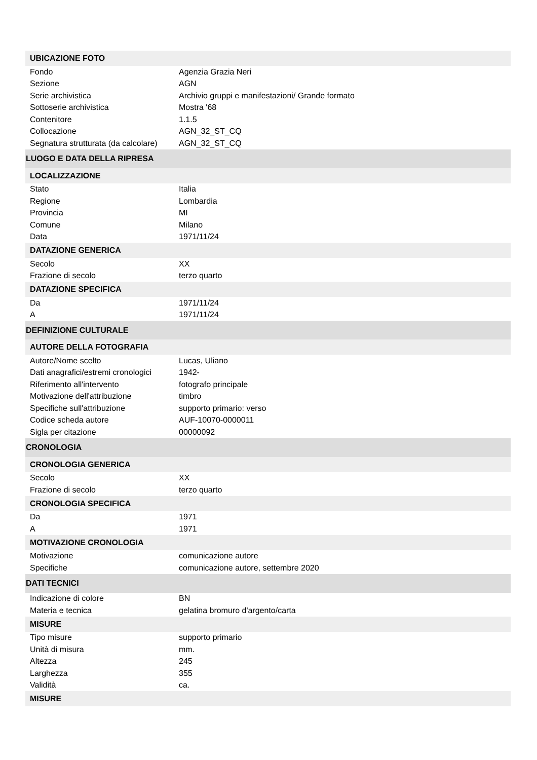| UBICAZIONE FOTO | |
| Fondo | Agenzia Grazia Neri |
| Sezione | AGN |
| Serie archivistica | Archivio gruppi e manifestazioni/ Grande formato |
| Sottoserie archivistica | Mostra '68 |
| Contenitore | 1.1.5 |
| Collocazione | AGN_32_ST_CQ |
| Segnatura strutturata (da calcolare) | AGN_32_ST_CQ |
| LUOGO E DATA DELLA RIPRESA | |
| LOCALIZZAZIONE | |
| Stato | Italia |
| Regione | Lombardia |
| Provincia | MI |
| Comune | Milano |
| Data | 1971/11/24 |
| DATAZIONE GENERICA | |
| Secolo | XX |
| Frazione di secolo | terzo quarto |
| DATAZIONE SPECIFICA | |
| Da | 1971/11/24 |
| A | 1971/11/24 |
| DEFINIZIONE CULTURALE | |
| AUTORE DELLA FOTOGRAFIA | |
| Autore/Nome scelto | Lucas, Uliano |
| Dati anagrafici/estremi cronologici | 1942- |
| Riferimento all'intervento | fotografo principale |
| Motivazione dell'attribuzione | timbro |
| Specifiche sull'attribuzione | supporto primario: verso |
| Codice scheda autore | AUF-10070-0000011 |
| Sigla per citazione | 00000092 |
| CRONOLOGIA | |
| CRONOLOGIA GENERICA | |
| Secolo | XX |
| Frazione di secolo | terzo quarto |
| CRONOLOGIA SPECIFICA | |
| Da | 1971 |
| A | 1971 |
| MOTIVAZIONE CRONOLOGIA | |
| Motivazione | comunicazione autore |
| Specifiche | comunicazione autore, settembre 2020 |
| DATI TECNICI | |
| Indicazione di colore | BN |
| Materia e tecnica | gelatina bromuro d'argento/carta |
| MISURE | |
| Tipo misure | supporto primario |
| Unità di misura | mm. |
| Altezza | 245 |
| Larghezza | 355 |
| Validità | ca. |
| MISURE | |